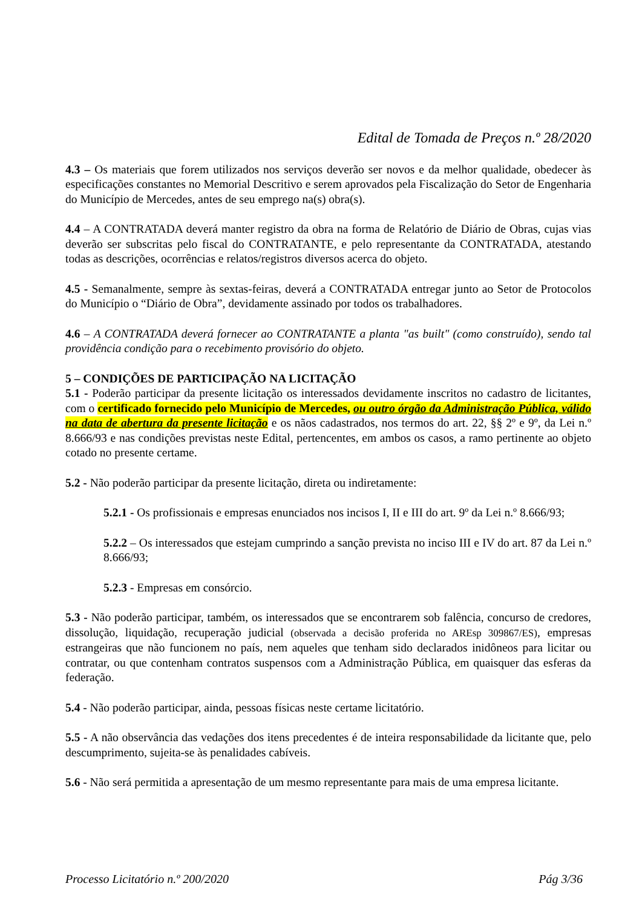Edital de Tomada de Preços n.º 28/2020
4.3 – Os materiais que forem utilizados nos serviços deverão ser novos e da melhor qualidade, obedecer às especificações constantes no Memorial Descritivo e serem aprovados pela Fiscalização do Setor de Engenharia do Município de Mercedes, antes de seu emprego na(s) obra(s).
4.4 – A CONTRATADA deverá manter registro da obra na forma de Relatório de Diário de Obras, cujas vias deverão ser subscritas pelo fiscal do CONTRATANTE, e pelo representante da CONTRATADA, atestando todas as descrições, ocorrências e relatos/registros diversos acerca do objeto.
4.5 - Semanalmente, sempre às sextas-feiras, deverá a CONTRATADA entregar junto ao Setor de Protocolos do Município o “Diário de Obra”, devidamente assinado por todos os trabalhadores.
4.6 – A CONTRATADA deverá fornecer ao CONTRATANTE a planta "as built" (como construído), sendo tal providência condição para o recebimento provisório do objeto.
5 – CONDIÇÕES DE PARTICIPAÇÃO NA LICITAÇÃO
5.1 - Poderão participar da presente licitação os interessados devidamente inscritos no cadastro de licitantes, com o certificado fornecido pelo Município de Mercedes, ou outro órgão da Administração Pública, válido na data de abertura da presente licitação e os nãos cadastrados, nos termos do art. 22, §§ 2º e 9º, da Lei n.º 8.666/93 e nas condições previstas neste Edital, pertencentes, em ambos os casos, a ramo pertinente ao objeto cotado no presente certame.
5.2 - Não poderão participar da presente licitação, direta ou indiretamente:
5.2.1 - Os profissionais e empresas enunciados nos incisos I, II e III do art. 9º da Lei n.º 8.666/93;
5.2.2 – Os interessados que estejam cumprindo a sanção prevista no inciso III e IV do art. 87 da Lei n.º 8.666/93;
5.2.3 - Empresas em consórcio.
5.3 - Não poderão participar, também, os interessados que se encontrarem sob falência, concurso de credores, dissolução, liquidação, recuperação judicial (observada a decisão proferida no AREsp 309867/ES), empresas estrangeiras que não funcionem no país, nem aqueles que tenham sido declarados inidôneos para licitar ou contratar, ou que contenham contratos suspensos com a Administração Pública, em quaisquer das esferas da federação.
5.4 - Não poderão participar, ainda, pessoas físicas neste certame licitatório.
5.5 - A não observância das vedações dos itens precedentes é de inteira responsabilidade da licitante que, pelo descumprimento, sujeita-se às penalidades cabíveis.
5.6 - Não será permitida a apresentação de um mesmo representante para mais de uma empresa licitante.
Processo Licitatório n.º 200/2020 Pág 3/36